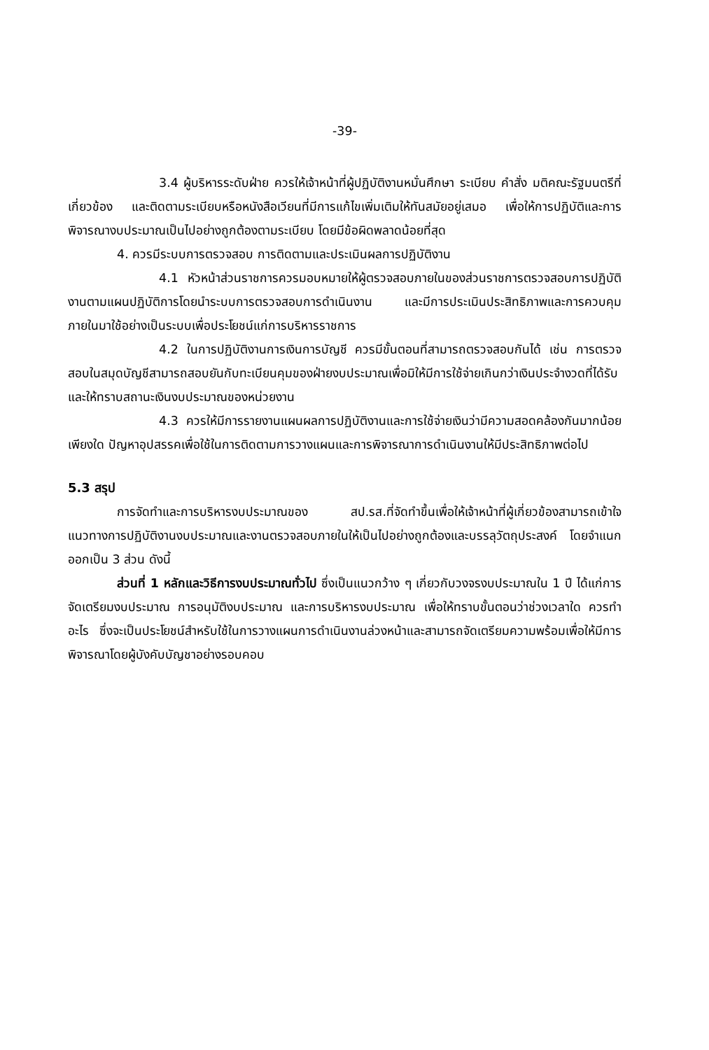-39-
3.4 ผู้บริหารระดับฝ่าย ควรให้เจ้าหน้าที่ผู้ปฏิบัติงานหมั่นศึกษา ระเบียบ คำสั่ง มติคณะรัฐมนตรีที่เกี่ยวข้อง และติดตามระเบียบหรือหนังสือเวียนที่มีการแก้ไขเพิ่มเติมให้ทันสมัยอยู่เสมอ เพื่อให้การปฏิบัติและการพิจารณางบประมาณเป็นไปอย่างถูกต้องตามระเบียบ โดยมีข้อผิดพลาดน้อยที่สุด
4. ควรมีระบบการตรวจสอบ การติดตามและประเมินผลการปฏิบัติงาน
4.1 หัวหน้าส่วนราชการควรมอบหมายให้ผู้ตรวจสอบภายในของส่วนราชการตรวจสอบการปฏิบัติงานตามแผนปฏิบัติการโดยนำระบบการตรวจสอบการดำเนินงาน และมีการประเมินประสิทธิภาพและการควบคุมภายในมาใช้อย่างเป็นระบบเพื่อประโยชน์แก่การบริหารราชการ
4.2 ในการปฏิบัติงานการเงินการบัญชี ควรมีขั้นตอนที่สามารถตรวจสอบกันได้ เช่น การตรวจสอบในสมุดบัญชีสามารถสอบยันกับทะเบียนคุมของฝ่ายงบประมาณเพื่อมิให้มีการใช้จ่ายเกินกว่าเงินประจำงวดที่ได้รับ และให้ทราบสถานะเงินงบประมาณของหน่วยงาน
4.3 ควรให้มีการรายงานแผนผลการปฏิบัติงานและการใช้จ่ายเงินว่ามีความสอดคล้องกันมากน้อยเพียงใด ปัญหาอุปสรรคเพื่อใช้ในการติดตามการวางแผนและการพิจารณาการดำเนินงานให้มีประสิทธิภาพต่อไป
5.3 สรุป
การจัดทำและการบริหารงบประมาณของ สป.รส.ที่จัดทำขึ้นเพื่อให้เจ้าหน้าที่ผู้เกี่ยวข้องสามารถเข้าใจแนวทางการปฏิบัติงานงบประมาณและงานตรวจสอบภายในให้เป็นไปอย่างถูกต้องและบรรลุวัตถุประสงค์ โดยจำแนกออกเป็น 3 ส่วน ดังนี้
ส่วนที่ 1 หลักและวิธีการงบประมาณทั่วไป ซึ่งเป็นแนวกว้าง ๆ เกี่ยวกับวงจรงบประมาณใน 1 ปี ได้แก่การจัดเตรียมงบประมาณ การอนุมัติงบประมาณ และการบริหารงบประมาณ เพื่อให้ทราบขั้นตอนว่าช่วงเวลาใด ควรทำอะไร ซึ่งจะเป็นประโยชน์สำหรับใช้ในการวางแผนการดำเนินงานล่วงหน้าและสามารถจัดเตรียมความพร้อมเพื่อให้มีการพิจารณาโดยผู้บังคับบัญชาอย่างรอบคอบ